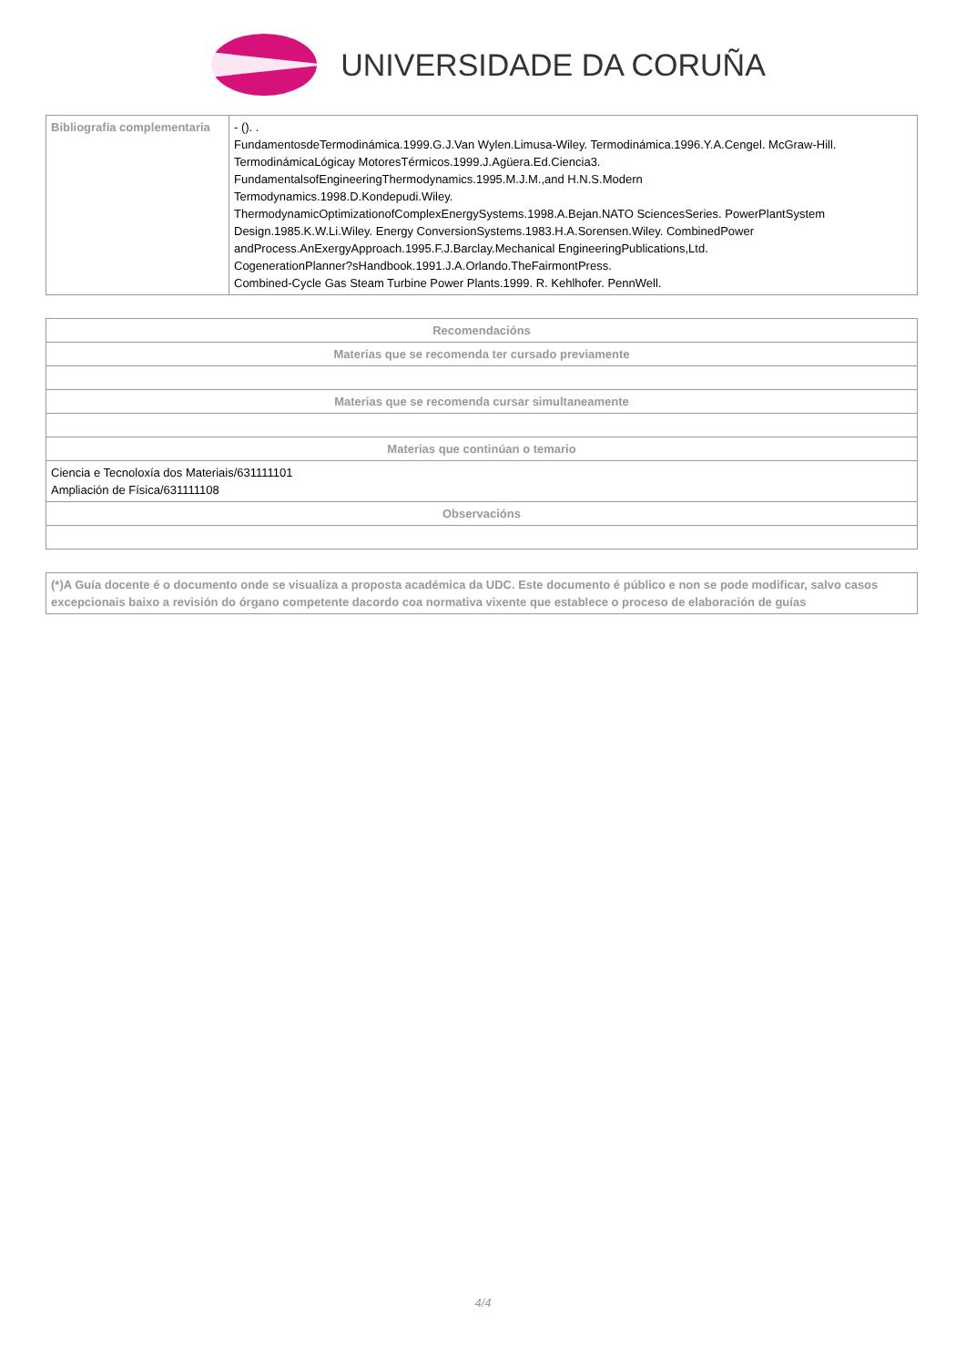UNIVERSIDADE DA CORUÑA
| Bibliografía complementaria | - (). . FundamentosdeTermodinámica.1999.G.J.Van Wylen.Limusa-Wiley. Termodinámica.1996.Y.A.Cengel. McGraw-Hill. TermodinámicaLógicay MotoresTérmicos.1999.J.Agüera.Ed.Ciencia3. FundamentalsofEngineeringThermodynamics.1995.M.J.M.,and H.N.S.Modern Termodynamics.1998.D.Kondepudi.Wiley. ThermodynamicOptimizationofComplexEnergySystems.1998.A.Bejan.NATO SciencesSeries. PowerPlantSystem Design.1985.K.W.Li.Wiley. Energy ConversionSystems.1983.H.A.Sorensen.Wiley. CombinedPower andProcess.AnExergyApproach.1995.F.J.Barclay.Mechanical EngineeringPublications,Ltd. CogenerationPlanner?sHandbook.1991.J.A.Orlando.TheFairmontPress. Combined-Cycle Gas Steam Turbine Power Plants.1999. R. Kehlhofer. PennWell. |
| Recomendacións |
| --- |
| Materias que se recomenda ter cursado previamente |
| Materias que se recomenda cursar simultaneamente |
| Materias que continúan o temario |
| Ciencia e Tecnoloxía dos Materiais/631111101 Ampliación de Física/631111108 |
| Observacións |
| (*)A Guía docente é o documento onde se visualiza a proposta académica da UDC. Este documento é público e non se pode modificar, salvo casos excepcionais baixo a revisión do órgano competente dacordo coa normativa vixente que establece o proceso de elaboración de guías |
4/4